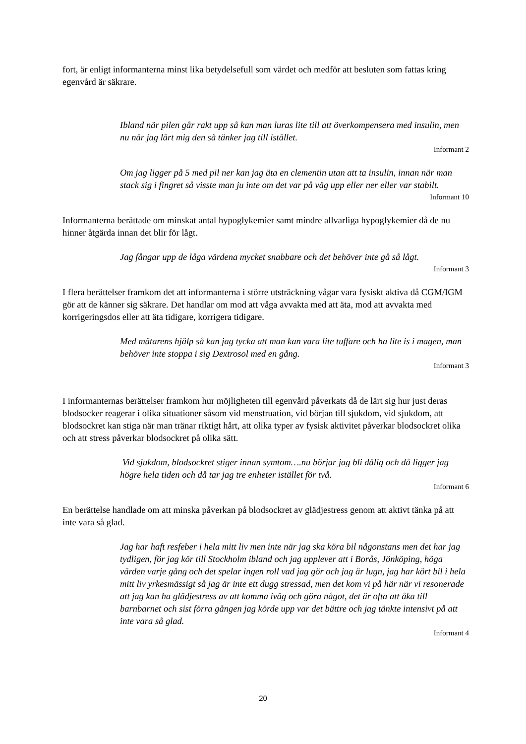fort, är enligt informanterna minst lika betydelsefull som värdet och medför att besluten som fattas kring egenvård är säkrare.
Ibland när pilen går rakt upp så kan man luras lite till att överkompensera med insulin, men nu när jag lärt mig den så tänker jag till istället.
Informant 2
Om jag ligger på 5 med pil ner kan jag äta en clementin utan att ta insulin, innan när man stack sig i fingret så visste man ju inte om det var på väg upp eller ner eller var stabilt.
Informant 10
Informanterna berättade om minskat antal hypoglykemier samt mindre allvarliga hypoglykemier då de nu hinner åtgärda innan det blir för lågt.
Jag fångar upp de låga värdena mycket snabbare och det behöver inte gå så lågt.
Informant 3
I flera berättelser framkom det att informanterna i större utsträckning vågar vara fysiskt aktiva då CGM/IGM gör att de känner sig säkrare. Det handlar om mod att våga avvakta med att äta, mod att avvakta med korrigeringsdos eller att äta tidigare, korrigera tidigare.
Med mätarens hjälp så kan jag tycka att man kan vara lite tuffare och ha lite is i magen, man behöver inte stoppa i sig Dextrosol med en gång.
Informant 3
I informanternas berättelser framkom hur möjligheten till egenvård påverkats då de lärt sig hur just deras blodsocker reagerar i olika situationer såsom vid menstruation, vid början till sjukdom, vid sjukdom, att blodsockret kan stiga när man tränar riktigt hårt, att olika typer av fysisk aktivitet påverkar blodsockret olika och att stress påverkar blodsockret på olika sätt.
Vid sjukdom, blodsockret stiger innan symtom….nu börjar jag bli dålig och då ligger jag högre hela tiden och då tar jag tre enheter istället för två.
Informant 6
En berättelse handlade om att minska påverkan på blodsockret av glädjestress genom att aktivt tänka på att inte vara så glad.
Jag har haft resfeber i hela mitt liv men inte när jag ska köra bil någonstans men det har jag tydligen, för jag kör till Stockholm ibland och jag upplever att i Borås, Jönköping, höga värden varje gång och det spelar ingen roll vad jag gör och jag är lugn, jag har kört bil i hela mitt liv yrkesmässigt så jag är inte ett dugg stressad, men det kom vi på här när vi resonerade att jag kan ha glädjestress av att komma iväg och göra något, det är ofta att åka till barnbarnet och sist förra gången jag körde upp var det bättre och jag tänkte intensivt på att inte vara så glad.
Informant 4
20